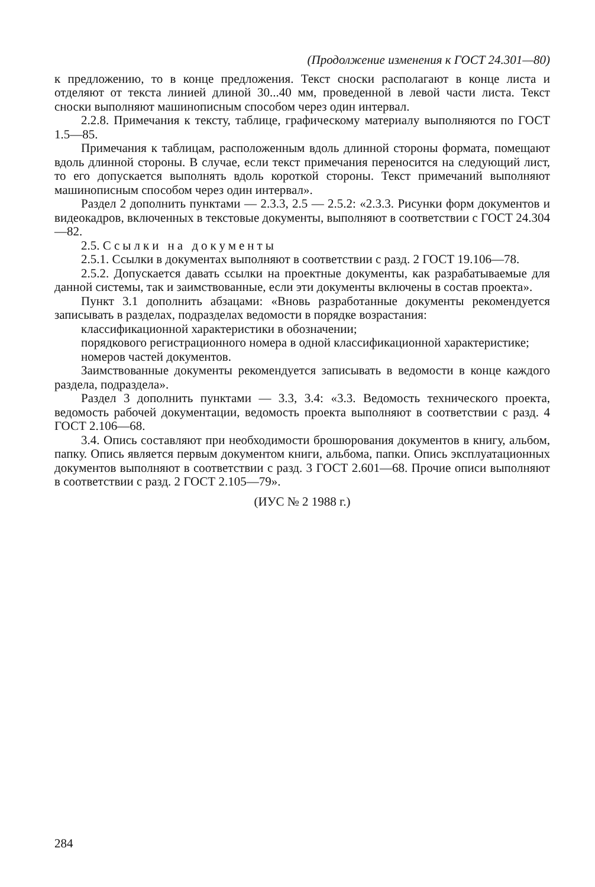(Продолжение изменения к ГОСТ 24.301—80)
к предложению, то в конце предложения. Текст сноски располагают в конце листа и отделяют от текста линией длиной 30...40 мм, проведенной в левой части листа. Текст сноски выполняют машинописным способом через один интервал.
2.2.8. Примечания к тексту, таблице, графическому материалу выполняются по ГОСТ 1.5—85.
Примечания к таблицам, расположенным вдоль длинной стороны формата, помещают вдоль длинной стороны. В случае, если текст примечания переносится на следующий лист, то его допускается выполнять вдоль короткой стороны. Текст примечаний выполняют машинописным способом через один интервал».
Раздел 2 дополнить пунктами — 2.3.3, 2.5 — 2.5.2: «2.3.3. Рисунки форм документов и видеокадров, включенных в текстовые документы, выполняют в соответствии с ГОСТ 24.304—82.
2.5. Ссылки на документы
2.5.1. Ссылки в документах выполняют в соответствии с разд. 2 ГОСТ 19.106—78.
2.5.2. Допускается давать ссылки на проектные документы, как разрабатываемые для данной системы, так и заимствованные, если эти документы включены в состав проекта».
Пункт 3.1 дополнить абзацами: «Вновь разработанные документы рекомендуется записывать в разделах, подразделах ведомости в порядке возрастания:
классификационной характеристики в обозначении;
порядкового регистрационного номера в одной классификационной характеристике;
номеров частей документов.
Заимствованные документы рекомендуется записывать в ведомости в конце каждого раздела, подраздела».
Раздел 3 дополнить пунктами — 3.3, 3.4: «3.3. Ведомость технического проекта, ведомость рабочей документации, ведомость проекта выполняют в соответствии с разд. 4 ГОСТ 2.106—68.
3.4. Опись составляют при необходимости брошюрования документов в книгу, альбом, папку. Опись является первым документом книги, альбома, папки. Опись эксплуатационных документов выполняют в соответствии с разд. 3 ГОСТ 2.601—68. Прочие описи выполняют в соответствии с разд. 2 ГОСТ 2.105—79».
(ИУС № 2 1988 г.)
284